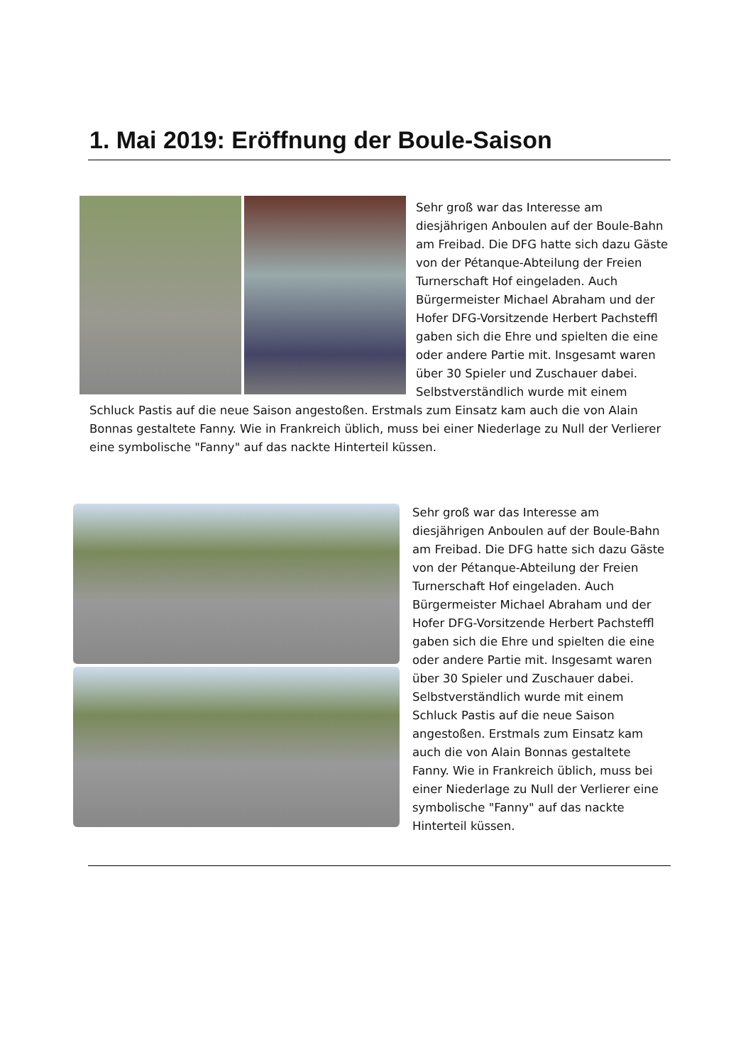1. Mai 2019: Eröffnung der Boule-Saison
Sehr groß war das Interesse am diesjährigen Anboulen auf der Boule-Bahn am Freibad. Die DFG hatte sich dazu Gäste von der Pétanque-Abteilung der Freien Turnerschaft Hof eingeladen. Auch Bürgermeister Michael Abraham und der Hofer DFG-Vorsitzende Herbert Pachsteffl gaben sich die Ehre und spielten die eine oder andere Partie mit. Insgesamt waren über 30 Spieler und Zuschauer dabei. Selbstverständlich wurde mit einem Schluck Pastis auf die neue Saison angestoßen. Erstmals zum Einsatz kam auch die von Alain Bonnas gestaltete Fanny. Wie in Frankreich üblich, muss bei einer Niederlage zu Null der Verlierer eine symbolische "Fanny" auf das nackte Hinterteil küssen.
Sehr groß war das Interesse am diesjährigen Anboulen auf der Boule-Bahn am Freibad. Die DFG hatte sich dazu Gäste von der Pétanque-Abteilung der Freien Turnerschaft Hof eingeladen. Auch Bürgermeister Michael Abraham und der Hofer DFG-Vorsitzende Herbert Pachsteffl gaben sich die Ehre und spielten die eine oder andere Partie mit. Insgesamt waren über 30 Spieler und Zuschauer dabei. Selbstverständlich wurde mit einem Schluck Pastis auf die neue Saison angestoßen. Erstmals zum Einsatz kam auch die von Alain Bonnas gestaltete Fanny. Wie in Frankreich üblich, muss bei einer Niederlage zu Null der Verlierer eine symbolische "Fanny" auf das nackte Hinterteil küssen.